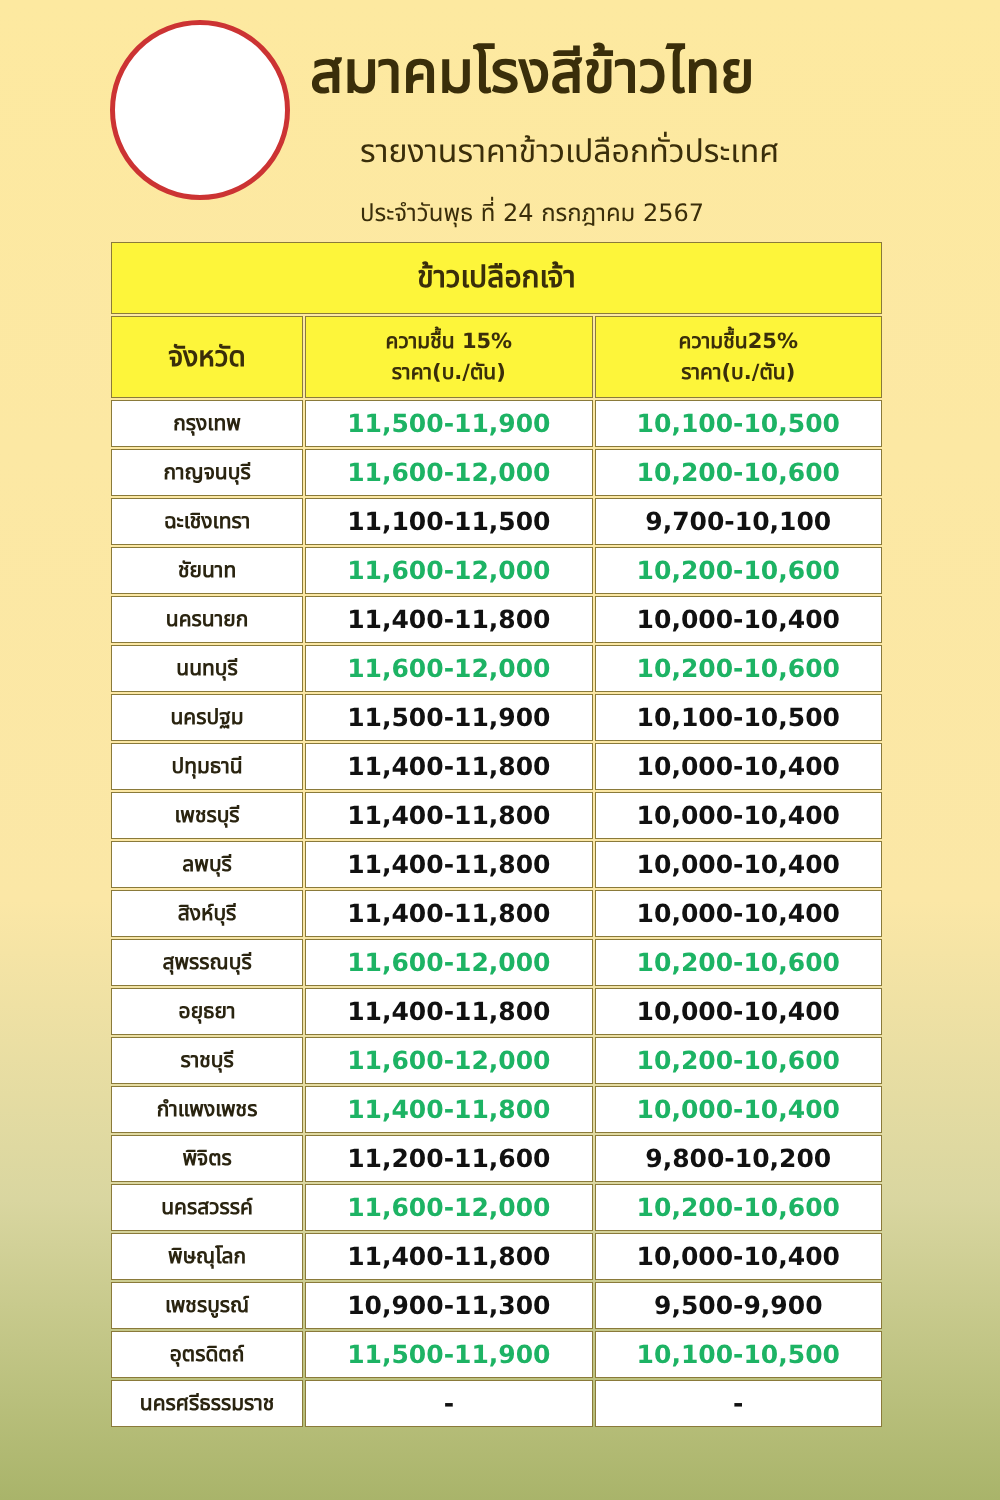สมาคมโรงสีข้าวไทย
รายงานราคาข้าวเปลือกทั่วประเทศ
ประจำวันพุธ ที่ 24 กรกฎาคม 2567
| ข้าวเปลือกเจ้า | | |
| --- | --- | --- |
| จังหวัด | ความชื้น 15% ราคา(บ./ตัน) | ความชื้น25% ราคา(บ./ตัน) |
| กรุงเทพ | 11,500-11,900 | 10,100-10,500 |
| กาญจนบุรี | 11,600-12,000 | 10,200-10,600 |
| ฉะเชิงเทรา | 11,100-11,500 | 9,700-10,100 |
| ชัยนาท | 11,600-12,000 | 10,200-10,600 |
| นครนายก | 11,400-11,800 | 10,000-10,400 |
| นนทบุรี | 11,600-12,000 | 10,200-10,600 |
| นครปฐม | 11,500-11,900 | 10,100-10,500 |
| ปทุมธานี | 11,400-11,800 | 10,000-10,400 |
| เพชรบุรี | 11,400-11,800 | 10,000-10,400 |
| ลพบุรี | 11,400-11,800 | 10,000-10,400 |
| สิงห์บุรี | 11,400-11,800 | 10,000-10,400 |
| สุพรรณบุรี | 11,600-12,000 | 10,200-10,600 |
| อยุธยา | 11,400-11,800 | 10,000-10,400 |
| ราชบุรี | 11,600-12,000 | 10,200-10,600 |
| กำแพงเพชร | 11,400-11,800 | 10,000-10,400 |
| พิจิตร | 11,200-11,600 | 9,800-10,200 |
| นครสวรรค์ | 11,600-12,000 | 10,200-10,600 |
| พิษณุโลก | 11,400-11,800 | 10,000-10,400 |
| เพชรบูรณ์ | 10,900-11,300 | 9,500-9,900 |
| อุตรดิตถ์ | 11,500-11,900 | 10,100-10,500 |
| นครศรีธรรมราช | - | - |